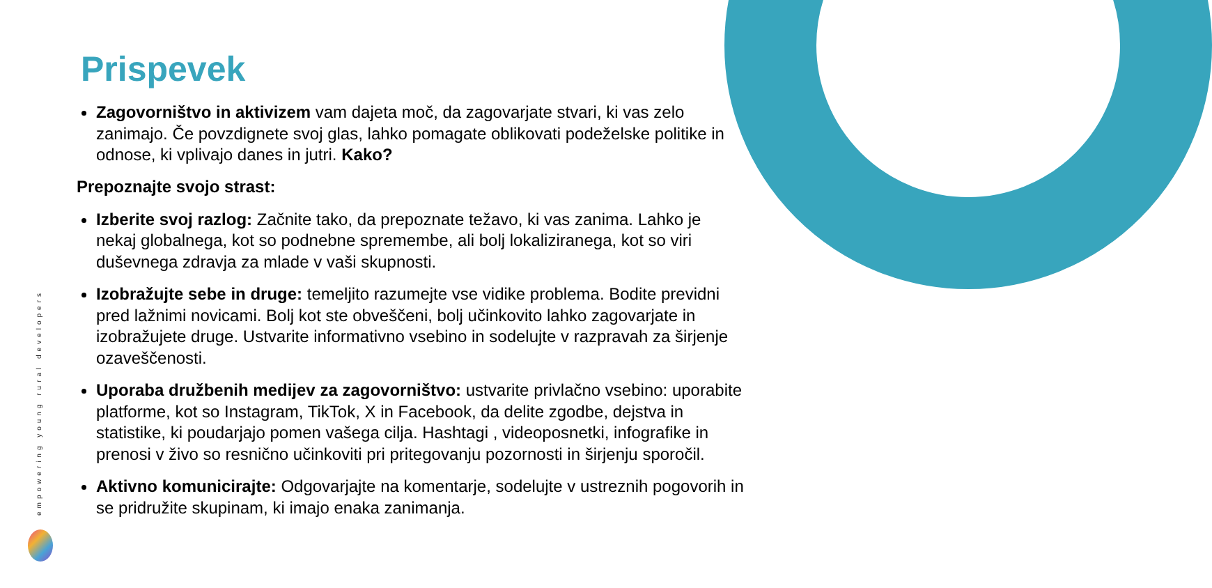empowering young rural developers
Prispevek
Zagovorništvo in aktivizem vam dajeta moč, da zagovarjate stvari, ki vas zelo zanimajo. Če povzdignete svoj glas, lahko pomagate oblikovati podeželske politike in odnose, ki vplivajo danes in jutri. Kako?
Prepoznajte svojo strast:
Izberite svoj razlog: Začnite tako, da prepoznate težavo, ki vas zanima. Lahko je nekaj globalnega, kot so podnebne spremembe, ali bolj lokaliziranega, kot so viri duševnega zdravja za mlade v vaši skupnosti.
Izobražujte sebe in druge: temeljito razumejte vse vidike problema. Bodite previdni pred lažnimi novicami. Bolj kot ste obveščeni, bolj učinkovito lahko zagovarjate in izobražujete druge. Ustvarite informativno vsebino in sodelujte v razpravah za širjenje ozaveščenosti.
Uporaba družbenih medijev za zagovorništvo: ustvarite privlačno vsebino: uporabite platforme, kot so Instagram, TikTok, X in Facebook, da delite zgodbe, dejstva in statistike, ki poudarjajo pomen vašega cilja. Hashtagi , videoposnetki, infografike in prenosi v živo so resnično učinkoviti pri pritegovanju pozornosti in širjenju sporočil.
Aktivno komunicirajte: Odgovarjajte na komentarje, sodelujte v ustreznih pogovorih in se pridružite skupinam, ki imajo enaka zanimanja.